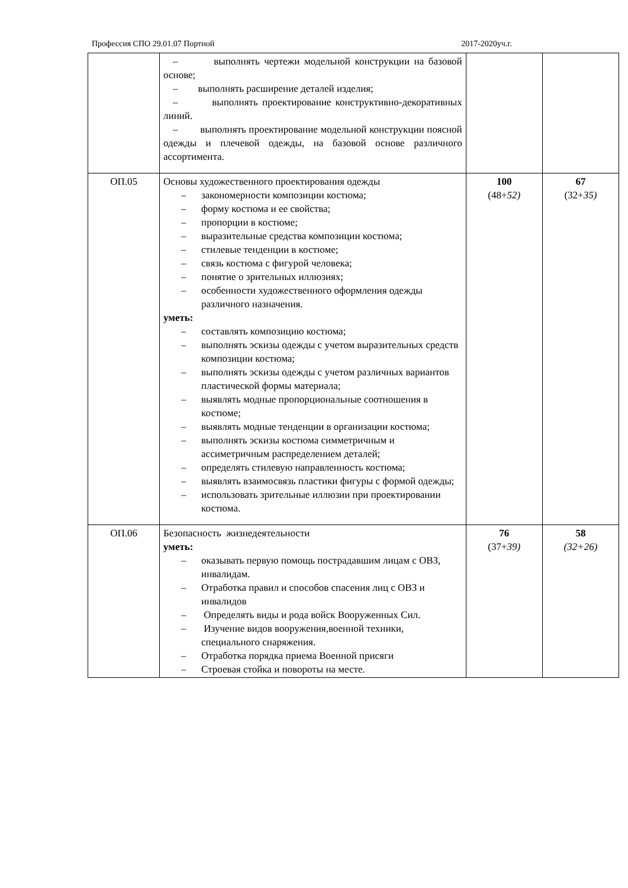Профессия СПО 29.01.07 Портной 2017-2020уч.г.
| | – выполнять чертежи модельной конструкции на базовой основе; – выполнять расширение деталей изделия; – выполнять проектирование конструктивно-декоративных линий. – выполнять проектирование модельной конструкции поясной одежды и плечевой одежды, на базовой основе различного ассортимента. | | |
| ОП.05 | Основы художественного проектирования одежды – закономерности композиции костюма; – форму костюма и ее свойства; – пропорции в костюме; – выразительные средства композиции костюма; – стилевые тенденции в костюме; – связь костюма с фигурой человека; – понятие о зрительных иллюзиях; – особенности художественного оформления одежды различного назначения. уметь: – составлять композицию костюма; – выполнять эскизы одежды с учетом выразительных средств композиции костюма; – выполнять эскизы одежды с учетом различных вариантов пластической формы материала; – выявлять модные пропорциональные соотношения в костюме; – выявлять модные тенденции в организации костюма; – выполнять эскизы костюма симметричным и ассиметричным распределением деталей; – определять стилевую направленность костюма; – выявлять взаимосвязь пластики фигуры с формой одежды; – использовать зрительные иллюзии при проектировании костюма. | 100 (48+ 52) | 67 (32+ 35) |
| ОП.06 | Безопасность жизнедеятельности уметь: – оказывать первую помощь пострадавшим лицам с ОВЗ, инвалидам. – Отработка правил и способов спасения лиц с ОВЗ и инвалидов – Определять виды и рода войск Вооруженных Сил. – Изучение видов вооружения,военной техники, специального снаряжения. – Отработка порядка приема Военной присяги – Строевая стойка и повороты на месте. | 76 (37+ 39) | 58 (32+26) |